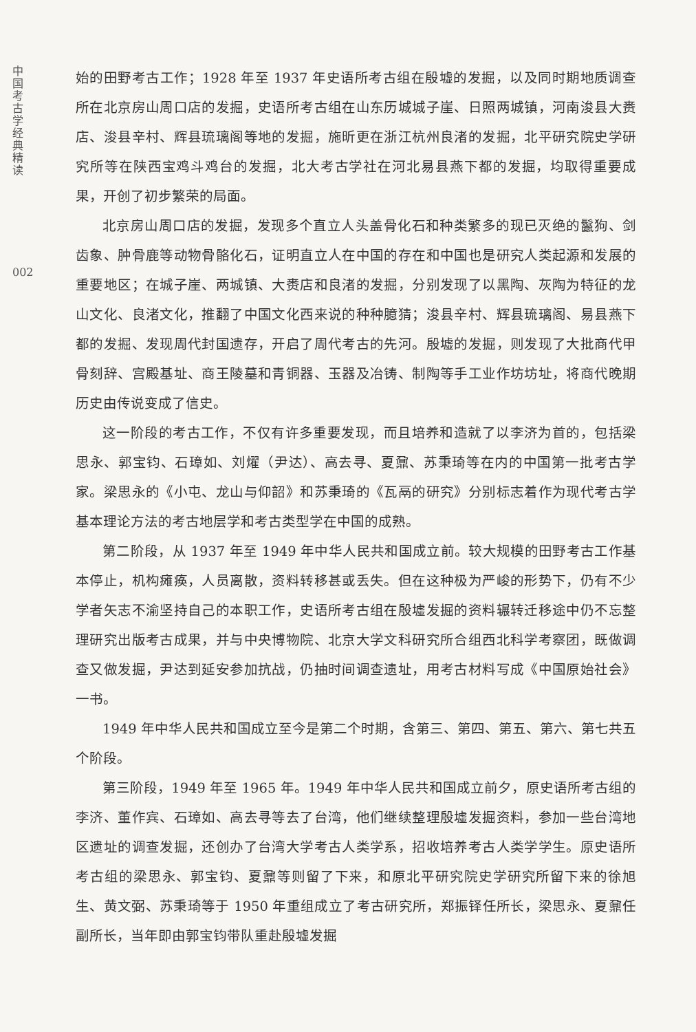中国考古学经典精读
002
始的田野考古工作；1928 年至 1937 年史语所考古组在殷墟的发掘，以及同时期地质调查所在北京房山周口店的发掘，史语所考古组在山东历城城子崖、日照两城镇，河南浚县大赉店、浚县辛村、辉县琉璃阁等地的发掘，施昕更在浙江杭州良渚的发掘，北平研究院史学研究所等在陕西宝鸡斗鸡台的发掘，北大考古学社在河北易县燕下都的发掘，均取得重要成果，开创了初步繁荣的局面。
北京房山周口店的发掘，发现多个直立人头盖骨化石和种类繁多的现已灭绝的鬣狗、剑齿象、肿骨鹿等动物骨骼化石，证明直立人在中国的存在和中国也是研究人类起源和发展的重要地区；在城子崖、两城镇、大赉店和良渚的发掘，分别发现了以黑陶、灰陶为特征的龙山文化、良渚文化，推翻了中国文化西来说的种种臆猜；浚县辛村、辉县琉璃阁、易县燕下都的发掘、发现周代封国遗存，开启了周代考古的先河。殷墟的发掘，则发现了大批商代甲骨刻辞、宫殿基址、商王陵墓和青铜器、玉器及冶铸、制陶等手工业作坊坊址，将商代晚期历史由传说变成了信史。
这一阶段的考古工作，不仅有许多重要发现，而且培养和造就了以李济为首的，包括梁思永、郭宝钧、石璋如、刘燿（尹达）、高去寻、夏鼐、苏秉琦等在内的中国第一批考古学家。梁思永的《小屯、龙山与仰韶》和苏秉琦的《瓦鬲的研究》分别标志着作为现代考古学基本理论方法的考古地层学和考古类型学在中国的成熟。
第二阶段，从 1937 年至 1949 年中华人民共和国成立前。较大规模的田野考古工作基本停止，机构瘫痪，人员离散，资料转移甚或丢失。但在这种极为严峻的形势下，仍有不少学者矢志不渝坚持自己的本职工作，史语所考古组在殷墟发掘的资料辗转迁移途中仍不忘整理研究出版考古成果，并与中央博物院、北京大学文科研究所合组西北科学考察团，既做调查又做发掘，尹达到延安参加抗战，仍抽时间调查遗址，用考古材料写成《中国原始社会》一书。
1949 年中华人民共和国成立至今是第二个时期，含第三、第四、第五、第六、第七共五个阶段。
第三阶段，1949 年至 1965 年。1949 年中华人民共和国成立前夕，原史语所考古组的李济、董作宾、石璋如、高去寻等去了台湾，他们继续整理殷墟发掘资料，参加一些台湾地区遗址的调查发掘，还创办了台湾大学考古人类学系，招收培养考古人类学学生。原史语所考古组的梁思永、郭宝钧、夏鼐等则留了下来，和原北平研究院史学研究所留下来的徐旭生、黄文弼、苏秉琦等于 1950 年重组成立了考古研究所，郑振铎任所长，梁思永、夏鼐任副所长，当年即由郭宝钧带队重赴殷墟发掘